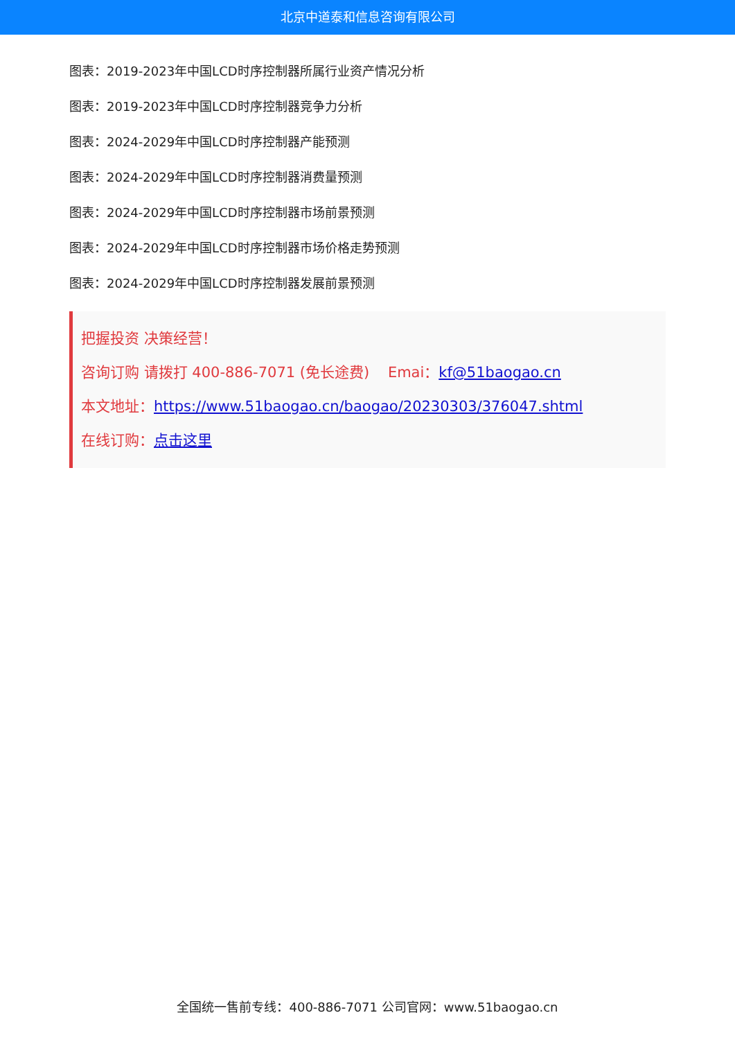北京中道泰和信息咨询有限公司
图表：2019-2023年中国LCD时序控制器所属行业资产情况分析
图表：2019-2023年中国LCD时序控制器竞争力分析
图表：2024-2029年中国LCD时序控制器产能预测
图表：2024-2029年中国LCD时序控制器消费量预测
图表：2024-2029年中国LCD时序控制器市场前景预测
图表：2024-2029年中国LCD时序控制器市场价格走势预测
图表：2024-2029年中国LCD时序控制器发展前景预测
把握投资 决策经营！
咨询订购 请拨打 400-886-7071 (免长途费) Emai：kf@51baogao.cn
本文地址：https://www.51baogao.cn/baogao/20230303/376047.shtml
在线订购：点击这里
全国统一售前专线：400-886-7071 公司官网：www.51baogao.cn